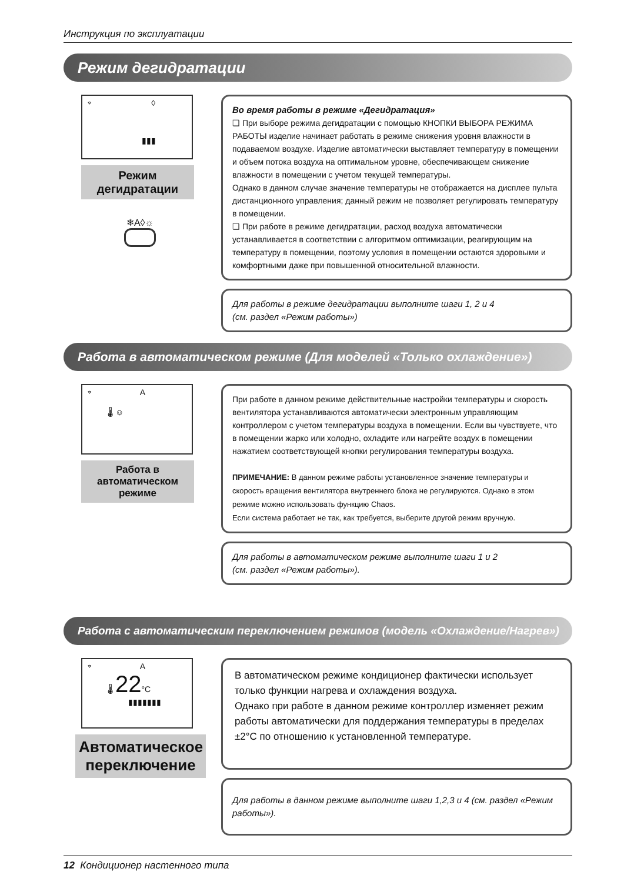Инструкция по эксплуатации
Режим дегидратации
⌔ ◊
▮▮▮
Режим дегидратации
❄A◊☼
Во время работы в режиме «Дегидратация»
❏ При выборе режима дегидратации с помощью КНОПКИ ВЫБОРА РЕЖИМА РАБОТЫ изделие начинает работать в режиме снижения уровня влажности в подаваемом воздухе. Изделие автоматически выставляет температуру в помещении и объем потока воздуха на оптимальном уровне, обеспечивающем снижение влажности в помещении с учетом текущей температуры.
Однако в данном случае значение температуры не отображается на дисплее пульта дистанционного управления; данный режим не позволяет регулировать температуру в помещении.
❏ При работе в режиме дегидратации, расход воздуха автоматически устанавливается в соответствии с алгоритмом оптимизации, реагирующим на температуру в помещении, поэтому условия в помещении остаются здоровыми и комфортными даже при повышенной относительной влажности.
Для работы в режиме дегидратации выполните шаги 1, 2 и 4
(см. раздел «Режим работы»)
Работа в автоматическом режиме (Для моделей «Только охлаждение»)
⌔ A
🌡 ☺
Работа в автоматическом режиме
При работе в данном режиме действительные настройки температуры и скорость вентилятора устанавливаются автоматически электронным управляющим контроллером с учетом температуры воздуха в помещении. Если вы чувствуете, что в помещении жарко или холодно, охладите или нагрейте воздух в помещении нажатием соответствующей кнопки регулирования температуры воздуха.
ПРИМЕЧАНИЕ: В данном режиме работы установленное значение температуры и скорость вращения вентилятора внутреннего блока не регулируются. Однако в этом режиме можно использовать функцию Chaos.
Если система работает не так, как требуется, выберите другой режим вручную.
Для работы в автоматическом режиме выполните шаги 1 и 2
(см. раздел «Режим работы»).
Работа с автоматическим переключением режимов (модель «Охлаждение/Нагрев»)
⌔ A
🌡 22°C
▮▮▮▮▮▮▮
Автоматическое переключение
В автоматическом режиме кондиционер фактически использует только функции нагрева и охлаждения воздуха.
Однако при работе в данном режиме контроллер изменяет режим работы автоматически для поддержания температуры в пределах ±2°C по отношению к установленной температуре.
Для работы в данном режиме выполните шаги 1,2,3 и 4 (см. раздел «Режим работы»).
12 Кондиционер настенного типа